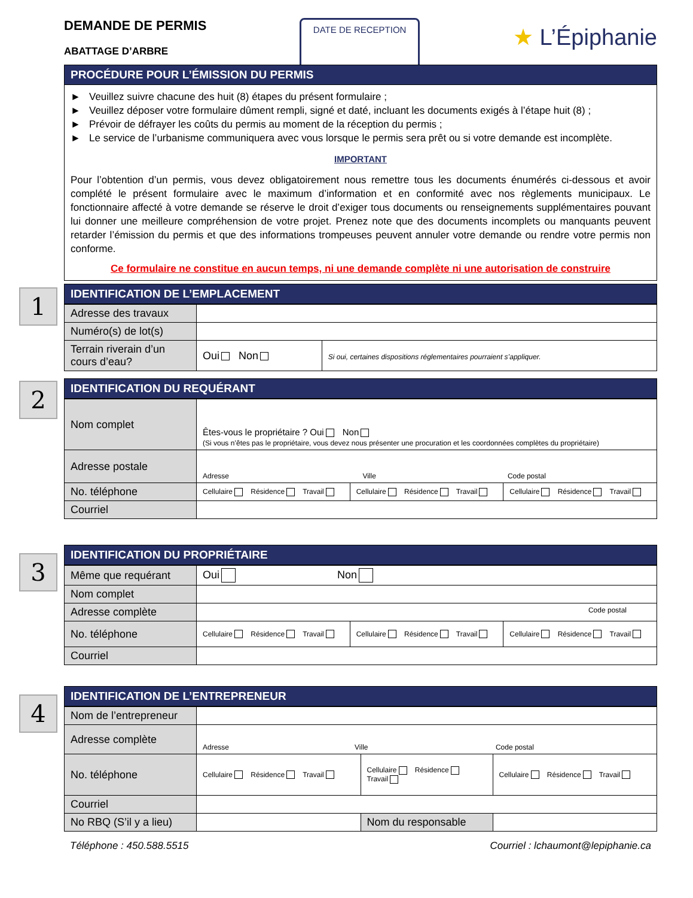DEMANDE DE PERMIS
ABATTAGE D’ARBRE
DATE DE RECEPTION
★ L’Épiphanie
PROCÉDURE POUR L’ÉMISSION DU PERMIS
► Veuillez suivre chacune des huit (8) étapes du présent formulaire ;
► Veuillez déposer votre formulaire dûment rempli, signé et daté, incluant les documents exigés à l’étape huit (8) ;
► Prévoir de défrayer les coûts du permis au moment de la réception du permis ;
► Le service de l’urbanisme communiquera avec vous lorsque le permis sera prêt ou si votre demande est incomplète.
IMPORTANT
Pour l’obtention d’un permis, vous devez obligatoirement nous remettre tous les documents énumérés ci-dessous et avoir complété le présent formulaire avec le maximum d’information et en conformité avec nos règlements municipaux. Le fonctionnaire affecté à votre demande se réserve le droit d’exiger tous documents ou renseignements supplémentaires pouvant lui donner une meilleure compréhension de votre projet. Prenez note que des documents incomplets ou manquants peuvent retarder l’émission du permis et que des informations trompeuses peuvent annuler votre demande ou rendre votre permis non conforme.
Ce formulaire ne constitue en aucun temps, ni une demande complète ni une autorisation de construire
1
IDENTIFICATION DE L’EMPLACEMENT
| Adresse des travaux | | |
| Numéro(s) de lot(s) | | |
| Terrain riverain d’un cours d’eau? | Oui Non | Si oui, certaines dispositions réglementaires pourraient s’appliquer. |
2
IDENTIFICATION DU REQUÉRANT
| Nom complet | Êtes-vous le propriétaire ? Oui Non (Si vous n’êtes pas le propriétaire, vous devez nous présenter une procuration et les coordonnées complètes du propriétaire) | | |
| Adresse postale | Adresse Ville Code postal | | |
| No. téléphone | Cellulaire Résidence Travail | Cellulaire Résidence Travail | Cellulaire Résidence Travail |
| Courriel | | | |
3
IDENTIFICATION DU PROPRIÉTAIRE
| Même que requérant | Oui Non | | |
| Nom complet | | | |
| Adresse complète | Code postal | | |
| No. téléphone | Cellulaire Résidence Travail | Cellulaire Résidence Travail | Cellulaire Résidence Travail |
| Courriel | | | |
4
IDENTIFICATION DE L’ENTREPRENEUR
| Nom de l’entrepreneur | | | |
| Adresse complète | Adresse Ville Code postal | | |
| No. téléphone | Cellulaire Résidence Travail | Cellulaire Résidence Travail | Cellulaire Résidence Travail |
| Courriel | | | |
| No RBQ (S’il y a lieu) | | Nom du responsable | |
Téléphone : 450.588.5515 Courriel : lchaumont@lepiphanie.ca